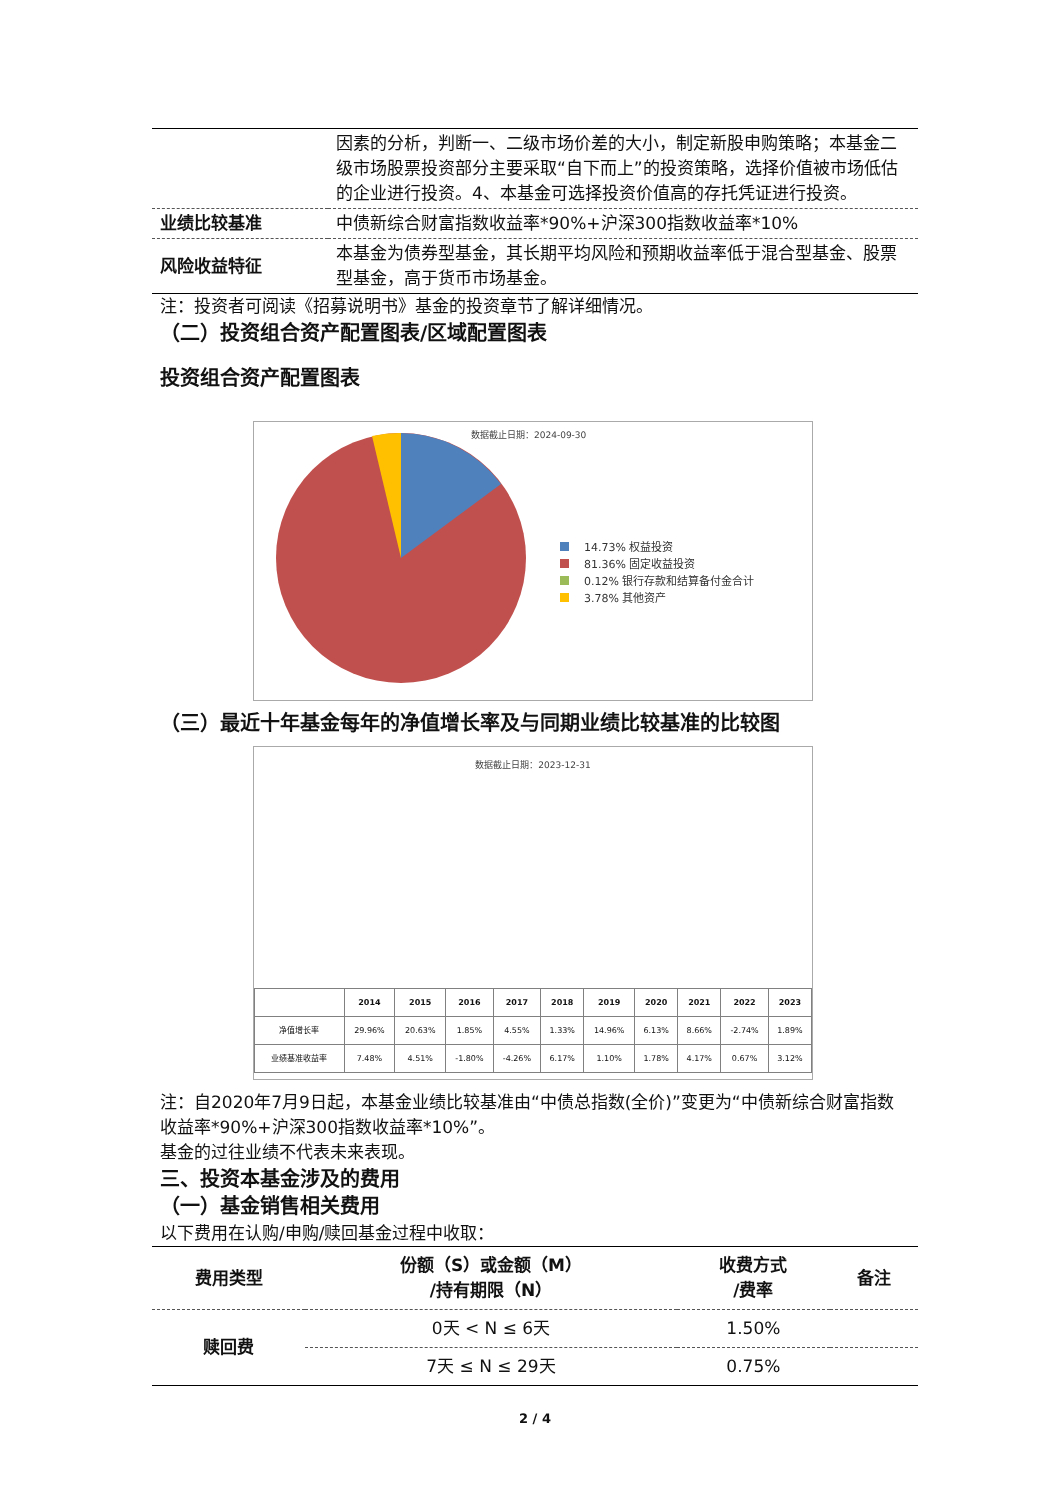| | 因素的分析，判断一、二级市场价差的大小，制定新股申购策略；本基金二级市场股票投资部分主要采取“自下而上”的投资策略，选择价值被市场低估的企业进行投资。4、本基金可选择投资价值高的存托凭证进行投资。 |
| 业绩比较基准 | 中债新综合财富指数收益率*90%+沪深300指数收益率*10% |
| 风险收益特征 | 本基金为债券型基金，其长期平均风险和预期收益率低于混合型基金、股票型基金，高于货币市场基金。 |
注：投资者可阅读《招募说明书》基金的投资章节了解详细情况。
（二）投资组合资产配置图表/区域配置图表
投资组合资产配置图表
数据截止日期：2024-09-30
14.73% 权益投资
81.36% 固定收益投资
0.12% 银行存款和结算备付金合计
3.78% 其他资产
（三）最近十年基金每年的净值增长率及与同期业绩比较基准的比较图
数据截止日期：2023-12-31
| | 2014 | 2015 | 2016 | 2017 | 2018 | 2019 | 2020 | 2021 | 2022 | 2023 |
| --- | --- | --- | --- | --- | --- | --- | --- | --- | --- | --- |
| 净值增长率 | 29.96% | 20.63% | 1.85% | 4.55% | 1.33% | 14.96% | 6.13% | 8.66% | -2.74% | 1.89% |
| 业绩基准收益率 | 7.48% | 4.51% | -1.80% | -4.26% | 6.17% | 1.10% | 1.78% | 4.17% | 0.67% | 3.12% |
注：自2020年7月9日起，本基金业绩比较基准由“中债总指数(全价)”变更为“中债新综合财富指数收益率*90%+沪深300指数收益率*10%”。
基金的过往业绩不代表未来表现。
三、投资本基金涉及的费用
（一）基金销售相关费用
以下费用在认购/申购/赎回基金过程中收取：
| 费用类型 | 份额（S）或金额（M） /持有期限（N） | 收费方式 /费率 | 备注 |
| --- | --- | --- | --- |
| 赎回费 | 0天 < N ≤ 6天 | 1.50% | |
| | 7天 ≤ N ≤ 29天 | 0.75% | |
2 / 4